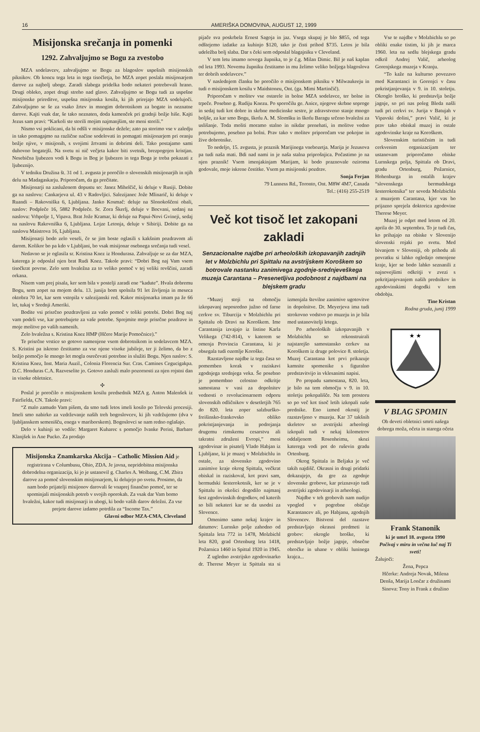16 AMERIŠKA DOMOVINA, AUGUST 12, 1999
Misijonska srečanja in pomenki
1292. Zahvaljujmo se Bogu za zvestobo
MZA sodelavcev, zahvaljujmo se Bogu za blagoslov uspešnih misijonskih piknikov. Ob koncu tega leta in tega tisočletja, bo MZA zopet poslala misijonarjem darove za najbolj uboge. Zaradi slabega pridelka bodo nekateri potrebovali hrano. Drugi obleko, zopet drugi streho nad glavo. Zahvaljujmo se Bogu tudi za uspešne misijonske prireditve, uspešna misijonska kosila, ki jih prirejajo MZA sodelujoči. Zahvaljujmo se še za vsako žrtev in mnogim dobrotnikom za bogate in neznatne darove. Kajti vsak dar, še tako neznaten, doda kamenček pri gradnji božje hiše. Kajti Jezus sam pravi: “Karkoli ste storili mojim najmanjšim, ste meni storili.”
Nismo vsi poklicani, da bi odšli v misijonske dežele; zato pa storimo vse v zaledju in tako pomagajmo na različne načine sodelovati in pomagati misijonarjem pri oranju božje njive, v misijonih, s svojimi žrtvami in dobrimi deli. Tako postajamo sami duhovno bogatejši. Na svetu ni nič večjeta kakor biti svetnik, brezpogojen kristjan. Nesebična ljubezen vodi k Bogu in Bog je ljubezen in tega Boga je treba pokazati z ljubeznijo.
V tedniku Družina št. 31 od 1. avgusta je poročilo o slovenskih misijonarjih in njih delu na Madagaskarju. Priporočam, da ga prečitate.
Misijonarji na zasluženem dopustu so: Janez Mihelčič, ki deluje v Rusiji. Dobite ga na naslovu: Cankarjeva ul. 43 v Radovljici. Salezijanec Jože Mlinarič, ki deluje v Ruandi – Rakovniška 6, Ljubljana. Janko Kosmač: deluje na Slonokoščeni obali, naslov: Podpleče 16, 5882 Podpleče. Sr. Zora Škerlj, deluje v Bocvani, sedanj na naslovu: Vrhpolje 1, Vipava. Brat Jože Kramar, ki deluje na Papui-Novi Gvineji, sedaj na naslovu Rakovniška 6, Ljubljana. Lojze Letonja, deluje v Sibiriji. Dobite ga na naslovu Maistrova 16, Ljubljana.
Misijonarji bodo zelo veseli, če se jim boste oglasili s kakšnim pozdravom ali darom. Kolikor bo pa kdo v Ljubljani, bo vsak misijonar osebnega srečanja tudi vesel.
Nedavno se je oglasila sr. Kristina Knez iz Hondurasa. Zahvaljuje se za dar MZA, katerega je odposlal njen brat Rudi Knez. Takole pravi: “Dobri Bog naj Vam vsem tisočkrat povrne. Zelo sem hvaležna za to veliko pomoč v tej veliki revščini, zaradi orkana.
Nisem vam prej pisala, ker sem bila v postelji zaradi ene “kadute”. Hvala dobremu Bogu, sem zopet na mojem delu. 13. junija bom spolnila 91 let življenja in meseca oktobra 70 let, kar sem vstopila v salezijanski red. Kakor misijonarka imam pa že 66 let, tukaj v Srednji Ameriki.
Bodite vsi prisrčno pozdravljeni za vašo pomoč v toliki potrebi. Dobri Bog naj vam podeli vse, kar potrebujete za vaše potrebe. Sprejmite moje prisrčne pozdrave in moje molitve po vaših namenih.
Zelo hvaležna s. Kristina Knez HMP (Hčere Marije Pomočnice).”
Te prisrčne vrstice so gotovo namenjene vsem dobrotnikom in sodelavcem MZA. S. Kristini pa iskreno čestitamo za vse njene visoke jubileje, ter ji želimo, da bo z božjo pomočjo še mnogo let mogla osrečevati potrebne in služiti Bogu. Njen naslov: S. Kristina Knez, Inst. Maria Auzil., Colonia Florencia Sur. Cras. Camines Cegucigakpa. D.C. Honduras C.A. Razveselite jo. Gotovo zasluži malo pozornosti za njen rojstni dan in visoke obletnice.
✣
Poslal je poročilo o misijonskem kosilu predsednik MZA g. Anton Malenšek iz Fairfielda, CN. Takole pravi:
“Z malo zamudo Vam pišem, da smo tudi letos imeli kosilo po Telovski procesiji. Imeli smo nabirko za vzdrževanje naših treh bogoslovcev, ki jih vzdržujemo (dva v ljubljanskem semenišču, enega v mariborskem). Bogoslovci se nam redno oglašajo.
Delo v kuhinji so vodile: Margaret Kuharec s pomočjo Ivanke Perini, Barbare Klanjšek in Ane Pucko. Za prodajo
Misijonska Znamkarska Akcija – Catholic Mission Aid je registrirana v Columbusu, Ohio, ZDA. Je javna, nepridobitna misijonska dobrodelna organizacija, ki jo je ustanovil g. Charles A. Wolbang, C.M. Zbira darove za pomoč slovenskim misijonarjem, ki delujejo po svetu. Prosimo, da nam bodo prijatelji misijonov darovali še vnaprej finančno pomoč, ter se spominjali misijonskih potreb v svojih oporokah. Za vsak dar Vam bomo hvaležni, kakor tudi misijonarji in ubogi, ki bodo vaših darov deležni. Za vse prejete darove izdamo potrdila za “Income Tax.”
Glavni odbor MZA-CMA, Cleveland
pijače sva poskrbela Ernest Sagoja in jaz. Vsega skupaj je blo $855, od tega odštejemo izdatke za kuhinjo $120, tako je čisti prihod $735. Letos je bila udeležba bolj slaba. Dar s čeki sem odposlal blagajniku v Cleveland.
V tem letu imamo novega župnika, to je č.g. Milan Dimic. Bil je naš kaplan od leta 1993. Novemu župniku čestitamo in mu želimo veliko božjega blagoslova ter dobrih sodelavcev.”
V naslednjem članku bo poročilo o misijonskem pikniku v Milwaukeeju in tudi o misijonskem kosilu v Maidstoneu, Ont. (ga. Mimi Martinčič).
Priporočam v molitev vse ostarele in bolne MZA sodelavce, ter bolne in trpeče. Posebno g. Rudiju Knezu. Po sporočilu ge. Anice, njegove skrbne soproge in sedaj tudi kot dobre in skrbne medicinske sestre, je zdravstveno stanje mnogo boljše, za kar smo Bogu, škofu A. M. Slomšku in škofu Baragu srčeno hvaležni za uslišanje. Toda moliti moramo stalno in nikdar prenehati, in molitve vedno potrebujemo, posebno pa bolni. Prav tako v molitev priporočam vse pokojne in žive dobrotnike.
To nedeljo, 15. avgusta, je praznik Marijinega vnebozetja. Marija je Jezusova pa tudi naša mati. Bdi nad nami in je naša stalna priprošnjica. Počastimo jo na njen praznik! Vsem imenjakinjam Marijam, ki bodo praznovale oziroma godovale, moje iskrene čestitke. Vsem pa misijonski pozdrav.
Sonja Ferjan
79 Lunness Rd., Toronto, Ont. M8W 4M7, Canada
Tel.: (416) 255-2519
Več kot tisoč let zakopani zakladi
Senzacionalne najdbe pri arheoloških izkopavanjih zadnjih let v Molzbichlu pri Spittalu na avstrijskem Koroškem so botrovale nastanku zanimivega zgodnje-srednjeveškega muzeja Carantana – Presenetljiva podobnost z najdbami na blejskem gradu
“Muzej stoji na območju izkopavanj neposredno južno od farne cerkve sv. Tiburcija v Molzbichlu pri Spittalu ob Dravi na Koroškem. Ime Carantanija izvajajo iz listine Karla Velikega (742-814), v katerem se omenja Provincia Carantana, ki je obsegala tudi ozemlje Koroške.
Razstavljene najdbe iz tega časa so pomemben korak v raziskavi zgodnjega srednjega veka. Še posebno je pomembno celostno odkritje samostana v vasi za dopolnitev vednosti o revolucionarnem odporu slovenskih odličnikov v desetletjih 765 do 820. leta zoper salzburško-freišinsko-frankovsko obliko pokristjanjevanja in podrejanja drugemu rimskemu cesarstvu ali takratni združeni Evropi,” meni zgodovinar in pisatelj Vlado Habjan iz Ljubljane, ki je muzej v Molzbichlu in ostale, za slovensko zgodovino zanimive kraje okrog Spittala, večkrat obiskal in raziskoval, kot pravi sam, bermudski šesterokotnik, ker se je v Spittalu in okolici dogodilo najmanj šest zgodovinskih dogodkov, od katerih so bili nekateri kar se da usodni za Slovence.
Omenimo samo nekaj krajev in datumov: Lurnsko polje zahodno od Spittala leta 772 in 1478, Molzbichl leta 820, grad Ortenburg leta 1418, Požarnica 1460 in Spittal 1920 in 1945.
Z ugledno avstrijsko zgodovinarko dr. Therese Meyer iz Spittala sta si izmenjala številne zanimive ugotovitve in dopolnitve. Dr. Meyerjeva ima tudi strokovno vodstvo po muzeju in je bila med ustanovitelji letega.
Po arheoloških izkopavanjih v Molzbichlu so rekonstruirali najstarejšo samostansko cerkev na Koroškem iz druge polovice 8. stoletja. Muzej Carantana kot prvi prikazuje kamnite spomenike s figuralno predstavitvijo in vklesanimi napisi.
Po propadu samostana, 820. leta, je bilo na tem območju v 9. in 10. stoletju pokopališče. Na tem prostoru so po več kot tisoč letih izkopali naše prednike. Eno izmed okostij je razstavljeno v muzeju. Kar 37 takšnih skeletov so avstrijski arheologi izkopali tudi v nekaj kilometrov oddaljenem Rosenheimu, skozi katerega vodi pot do ruševin gradu Ortenburg.
Okrog Spittala in Beljaka je več takih najdišč. Okrasni in drugi pridatki dokazujejo, da gre za zgodnje slovenske grobove, kar priznavajo tudi avstrijski zgodovinarji in arheologi.
Najdbe v teh grobovih nam nudijo vpogled v pogrebne običaje Karantancev ali, po Habjanu, zgodnjih Slovencev. Bistveni del razstave predstavljajo okrasni predmeti iz grobov: okrogle broške, ki predstavljajo božje jagnje, obsečne obročke in uhane v obliki luninega krajca...
Vse te najdbe v Molzbichlu so po obliki enake tistim, ki jih je marca 1960. leta na sedlu blejskega gradu odkril Andrej Valič, arheolog Gorenjskega muzeja v Kranju.
“To kaže na kulturno povezavo med Karantanci in Gorenjci v času pokristjanjevanja v 9. in 10. stoletju. Okroglo broško, ki predstavlja božje jagnje, so pri nas poleg Bleda našli tudi pri cerkvi sv. Jurija v Batujah v Vipavski dolini,” pravi Valič, ki je prav tako obiskal muzej in ostale zgodovinske kraje na Koroškem.
Slovenskim turističnim in tudi cerkvenim organizacijam ter ustanovam priporočamo obiske Lurnskega polja, Spittala ob Dravi, gradu Ortenburg, Požarnice, Hohenburga in ostalih krajev “slovenskega bermudskega šesterokotnika” ter seveda Molzbichla z muzejem Carantana, kjer vas bo prijazno sprejela doktorica zgodovine Therese Meyer.
Muzej je odprt med letom od 20. aprila do 30. septembra. To je tudi čas, ko prihajajo na obiske v Slovenijo slovenski rojaki po svetu. Med bivanjem v Sloveniji, ob prihodu ali povratku si lahko ogledajo omenjene kraje, kjer se bodo lahko seznanili z najnovejšimi odkritji v zvezi s pokritjanjevanjem naših prednikov in zgodovinskimi dogodki v tem obdobju.
Tine Kristan
Rodna gruda, junij 1999
★ ★
V BLAG SPOMIN
Ob deveti obletnici smrti našega dobrega moža, očeta in starega očeta
Frank Stanonik
ki je umrl 18. avgusta 1990
Počivaj v miru in večna luč naj Ti sveti!
Žalujoči:
Žena, Pepca
Hčerke: Andreja Novak, Milena Denša, Marija Lončar z družinami
Sinova: Tony in Frank z družino